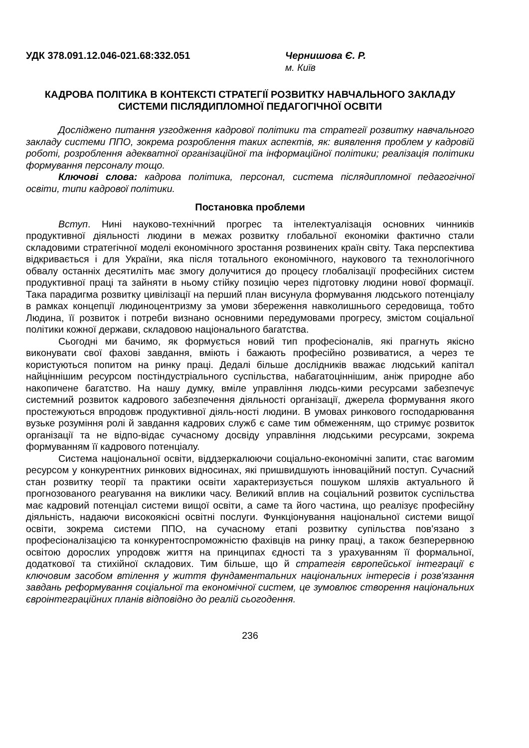УДК 378.091.12.046-021.68:332.051 Чернишова Є. Р.
м. Київ
КАДРОВА ПОЛІТИКА В КОНТЕКСТІ СТРАТЕГІЇ РОЗВИТКУ НАВЧАЛЬНОГО ЗАКЛАДУ СИСТЕМИ ПІСЛЯДИПЛОМНОЇ ПЕДАГОГІЧНОЇ ОСВІТИ
Досліджено питання узгодження кадрової політики та стратегії розвитку навчального закладу системи ППО, зокрема розроблення таких аспектів, як: виявлення проблем у кадровій роботі, розроблення адекватної організаційної та інформаційної політики; реалізація політики формування персоналу тощо.
Ключові слова: кадрова політика, персонал, система післядипломної педагогічної освіти, типи кадрової політики.
Постановка проблеми
Вступ. Нині науково-технічний прогрес та інтелектуалізація основних чинників продуктивної діяльності людини в межах розвитку глобальної економіки фактично стали складовими стратегічної моделі економічного зростання розвинених країн світу. Така перспектива відкривається і для України, яка після тотального економічного, наукового та технологічного обвалу останніх десятиліть має змогу долучитися до процесу глобалізації професійних систем продуктивної праці та зайняти в ньому стійку позицію через підготовку людини нової формації. Така парадигма розвитку цивілізації на перший план висунула формування людського потенціалу в рамках концепції людиноцентризму за умови збереження навколишнього середовища, тобто Людина, її розвиток і потреби визнано основними передумовами прогресу, змістом соціальної політики кожної держави, складовою національного багатства.
Сьогодні ми бачимо, як формується новий тип професіоналів, які прагнуть якісно виконувати свої фахові завдання, вміють і бажають професійно розвиватися, а через те користуються попитом на ринку праці. Дедалі більше дослідників вважає людський капітал найціннішим ресурсом постіндустріального суспільства, набагатоціннішим, аніж природне або накопичене багатство. На нашу думку, вміле управління людсь-кими ресурсами забезпечує системний розвиток кадрового забезпечення діяльності організації, джерела формування якого простежуються впродовж продуктивної діяль-ності людини. В умовах ринкового господарювання вузьке розуміння ролі й завдання кадрових служб є саме тим обмеженням, що стримує розвиток організації та не відпо-відає сучасному досвіду управління людськими ресурсами, зокрема формуванням її кадрового потенціалу.
Система національної освіти, віддзеркалюючи соціально-економічні запити, стає вагомим ресурсом у конкурентних ринкових відносинах, які пришвидшують інноваційний поступ. Сучасний стан розвитку теорії та практики освіти характеризується пошуком шляхів актуального й прогнозованого реагування на виклики часу. Великий вплив на соціальний розвиток суспільства має кадровий потенціал системи вищої освіти, а саме та його частина, що реалізує професійну діяльність, надаючи високоякісні освітні послуги. Функціонування національної системи вищої освіти, зокрема системи ППО, на сучасному етапі розвитку супільства пов'язано з професіоналізацією та конкурентоспроможністю фахівців на ринку праці, а також безперервною освітою дорослих упродовж життя на принципах єдності та з урахуванням її формальної, додаткової та стихійної складових. Тим більше, що й стратегія європейської інтеграції є ключовим засобом втілення у життя фундаментальних національних інтересів і розв'язання завдань реформування соціальної та економічної систем, це зумовлює створення національних євроінтеграційних планів відповідно до реалій сьогодення.
236